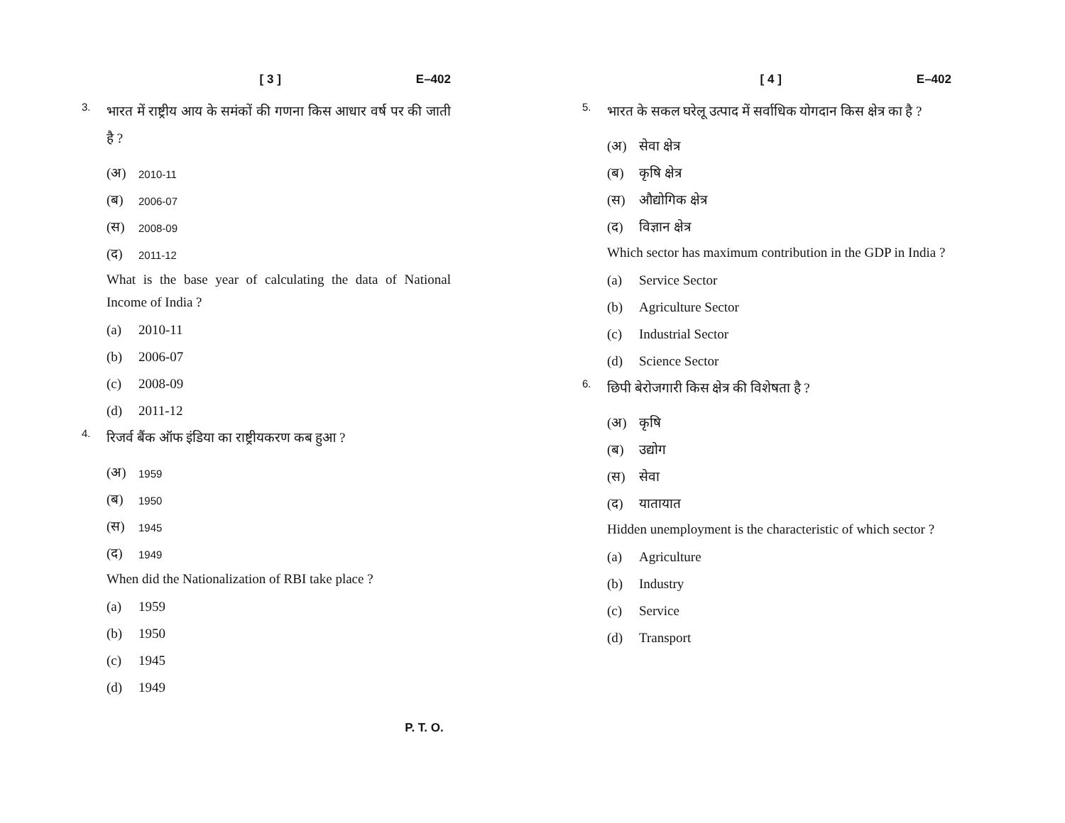[ 3 ] E–402
3.
भारत में राष्ट्रीय आय के समंकों की गणना किस आधार वर्ष पर की जाती है ?
(अ) 2010-11
(ब) 2006-07
(स) 2008-09
(द) 2011-12
What is the base year of calculating the data of National Income of India ?
(a) 2010-11
(b) 2006-07
(c) 2008-09
(d) 2011-12
4.
रिजर्व बैंक ऑफ इंडिया का राष्ट्रीयकरण कब हुआ ?
(अ) 1959
(ब) 1950
(स) 1945
(द) 1949
When did the Nationalization of RBI take place ?
(a) 1959
(b) 1950
(c) 1945
(d) 1949
[ 4 ] E–402
5.
भारत के सकल घरेलू उत्पाद में सर्वाधिक योगदान किस क्षेत्र का है ?
(अ) सेवा क्षेत्र
(ब) कृषि क्षेत्र
(स) औद्योगिक क्षेत्र
(द) विज्ञान क्षेत्र
Which sector has maximum contribution in the GDP in India ?
(a) Service Sector
(b) Agriculture Sector
(c) Industrial Sector
(d) Science Sector
6.
छिपी बेरोजगारी किस क्षेत्र की विशेषता है ?
(अ) कृषि
(ब) उद्योग
(स) सेवा
(द) यातायात
Hidden unemployment is the characteristic of which sector ?
(a) Agriculture
(b) Industry
(c) Service
(d) Transport
P. T. O.